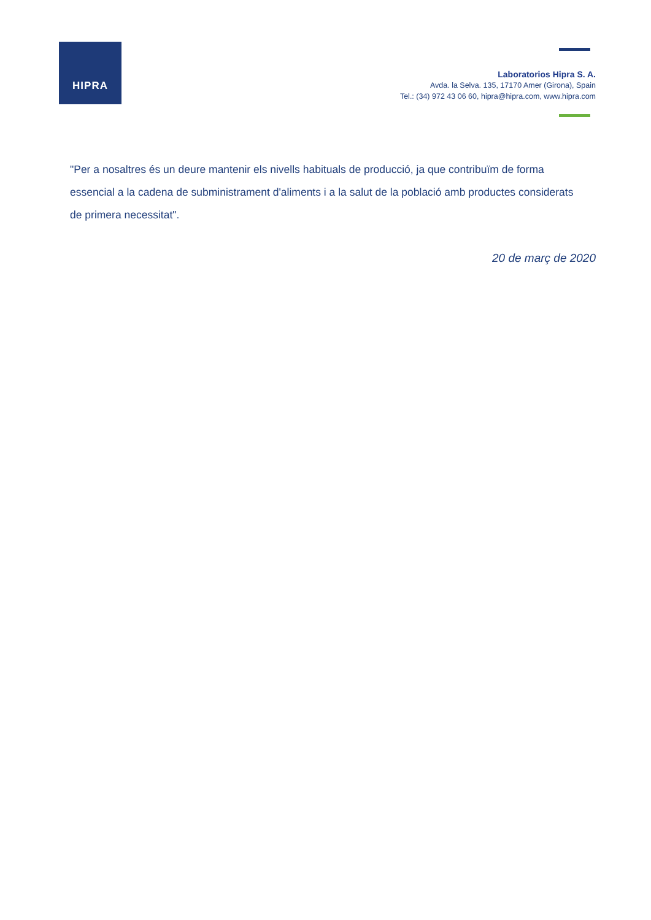HIPRA
Laboratorios Hipra S. A.
Avda. la Selva. 135, 17170 Amer (Girona), Spain
Tel.: (34) 972 43 06 60, hipra@hipra.com, www.hipra.com
"Per a nosaltres és un deure mantenir els nivells habituals de producció, ja que contribuïm de forma essencial a la cadena de subministrament d'aliments i a la salut de la població amb productes considerats de primera necessitat".
20 de març de 2020